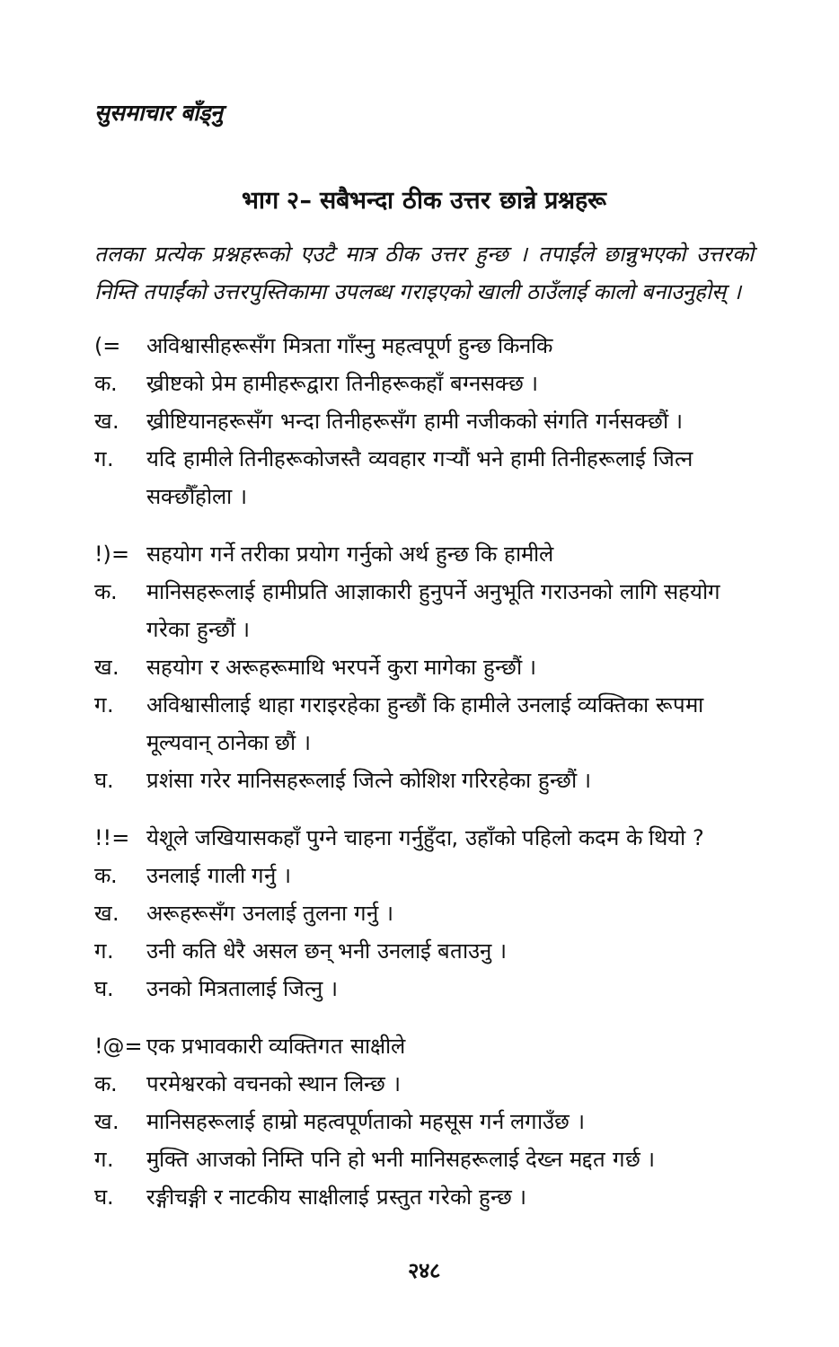सुसमाचार बाँड्नु
भाग २– सबैभन्दा ठीक उत्तर छान्ने प्रश्नहरू
तलका प्रत्येक प्रश्नहरूको एउटै मात्र ठीक उत्तर हुन्छ । तपाईंले छान्नुभएको उत्तरको निम्ति तपाईंको उत्तरपुस्तिकामा उपलब्ध गराइएको खाली ठाउँलाई कालो बनाउनुहोस् ।
(= अविश्वासीहरूसँग मित्रता गाँस्नु महत्वपूर्ण हुन्छ किनकि
क. ख्रीष्टको प्रेम हामीहरूद्वारा तिनीहरूकहाँ बग्नसक्छ ।
ख. ख्रीष्टियानहरूसँग भन्दा तिनीहरूसँग हामी नजीकको संगति गर्नसक्छौं ।
ग. यदि हामीले तिनीहरूकोजस्तै व्यवहार गर्‍यौं भने हामी तिनीहरूलाई जित्न सक्छौँहोला ।
!)= सहयोग गर्ने तरीका प्रयोग गर्नुको अर्थ हुन्छ कि हामीले
क. मानिसहरूलाई हामीप्रति आज्ञाकारी हुनुपर्ने अनुभूति गराउनको लागि सहयोग गरेका हुन्छौं ।
ख. सहयोग र अरूहरूमाथि भरपर्ने कुरा मागेका हुन्छौं ।
ग. अविश्वासीलाई थाहा गराइरहेका हुन्छौं कि हामीले उनलाई व्यक्तिका रूपमा मूल्यवान् ठानेका छौं ।
घ. प्रशंसा गरेर मानिसहरूलाई जित्ने कोशिश गरिरहेका हुन्छौं ।
!!= येशूले जखियासकहाँ पुग्ने चाहना गर्नुहुँदा, उहाँको पहिलो कदम के थियो ?
क. उनलाई गाली गर्नु ।
ख. अरूहरूसँग उनलाई तुलना गर्नु ।
ग. उनी कति धेरै असल छन् भनी उनलाई बताउनु ।
घ. उनको मित्रतालाई जित्नु ।
!@= एक प्रभावकारी व्यक्तिगत साक्षीले
क. परमेश्वरको वचनको स्थान लिन्छ ।
ख. मानिसहरूलाई हाम्रो महत्वपूर्णताको महसूस गर्न लगाउँछ ।
ग. मुक्ति आजको निम्ति पनि हो भनी मानिसहरूलाई देख्न मद्दत गर्छ ।
घ. रङ्गीचङ्गी र नाटकीय साक्षीलाई प्रस्तुत गरेको हुन्छ ।
२४८